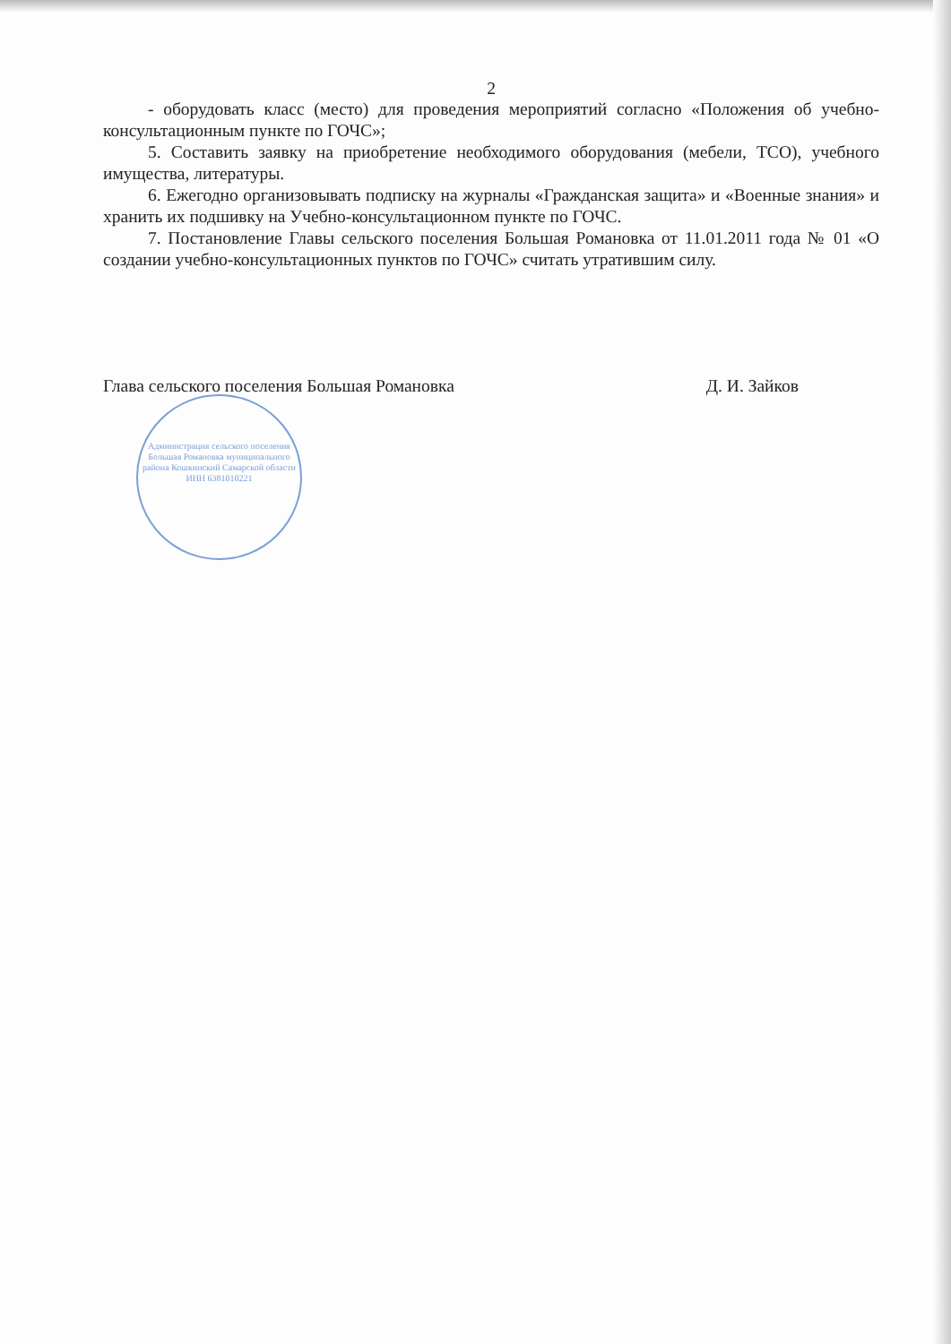2
- оборудовать класс (место) для проведения мероприятий согласно «Положения об учебно-консультационным пункте по ГОЧС»;
5. Составить заявку на приобретение необходимого оборудования (мебели, ТСО), учебного имущества, литературы.
6. Ежегодно организовывать подписку на журналы «Гражданская защита» и «Военные знания» и хранить их подшивку на Учебно-консультационном пункте по ГОЧС.
7. Постановление Главы сельского поселения Большая Романовка от 11.01.2011 года № 01 «О создании учебно-консультационных пунктов по ГОЧС» считать утратившим силу.
Глава сельского поселения Большая Романовка Д. И. Зайков
Администрация сельского поселения Большая Романовка муниципального района Кошкинский Самарской области
ИНН 6381010221